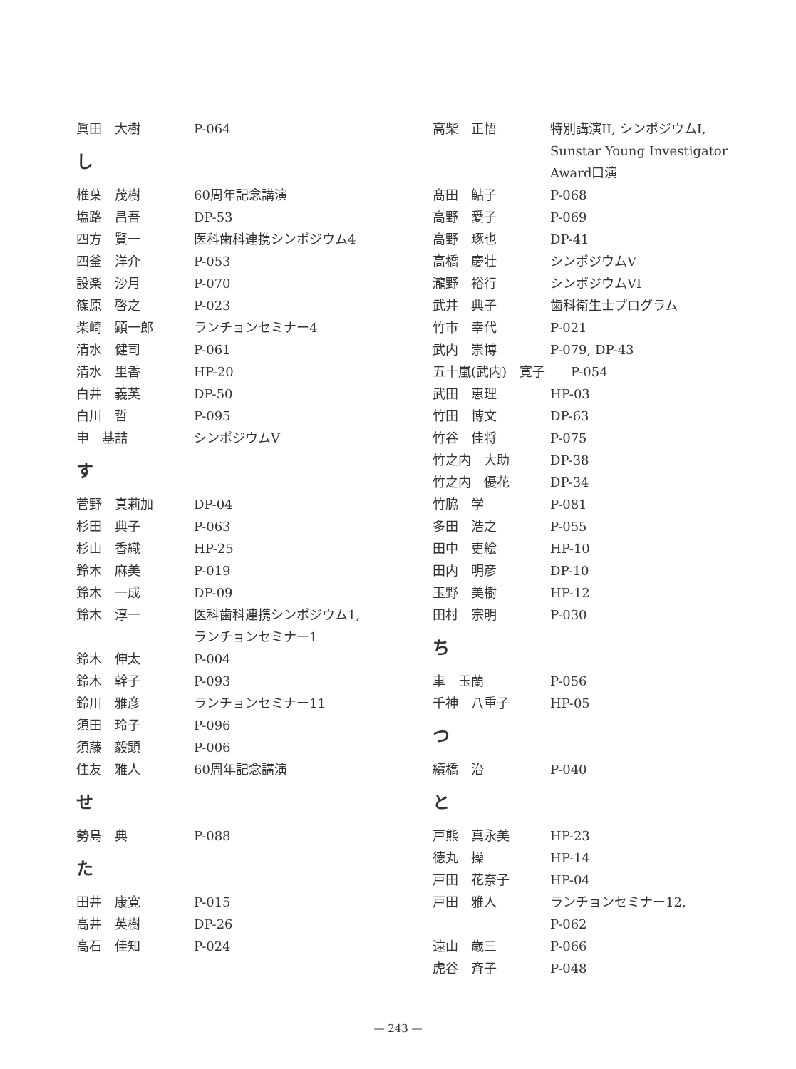眞田　大樹 P-064
し
椎葉　茂樹 60周年記念講演
塩路　昌吾 DP-53
四方　賢一 医科歯科連携シンポジウム4
四釜　洋介 P-053
設楽　沙月 P-070
篠原　啓之 P-023
柴崎　顕一郎 ランチョンセミナー4
清水　健司 P-061
清水　里香 HP-20
白井　義英 DP-50
白川　哲 P-095
申　基喆 シンポジウムV
す
菅野　真莉加 DP-04
杉田　典子 P-063
杉山　香織 HP-25
鈴木　麻美 P-019
鈴木　一成 DP-09
鈴木　淳一 医科歯科連携シンポジウム1,
ランチョンセミナー1
鈴木　伸太 P-004
鈴木　幹子 P-093
鈴川　雅彦 ランチョンセミナー11
須田　玲子 P-096
須藤　毅顕 P-006
住友　雅人 60周年記念講演
せ
勢島　典 P-088
た
田井　康寛 P-015
高井　英樹 DP-26
高石　佳知 P-024
高柴　正悟 特別講演II, シンポジウムI,
Sunstar Young Investigator
Award口演
髙田　鮎子 P-068
高野　愛子 P-069
高野　琢也 DP-41
高橋　慶壮 シンポジウムV
瀧野　裕行 シンポジウムVI
武井　典子 歯科衛生士プログラム
竹市　幸代 P-021
武内　崇博 P-079, DP-43
五十嵐(武内)　寛子　　P-054
武田　恵理 HP-03
竹田　博文 DP-63
竹谷　佳将 P-075
竹之内　大助 DP-38
竹之内　優花 DP-34
竹脇　学 P-081
多田　浩之 P-055
田中　吏絵 HP-10
田内　明彦 DP-10
玉野　美樹 HP-12
田村　宗明 P-030
ち
車　玉蘭 P-056
千神　八重子 HP-05
つ
續橋　治 P-040
と
戸熊　真永美 HP-23
徳丸　操 HP-14
戸田　花奈子 HP-04
戸田　雅人 ランチョンセミナー12,
P-062
遠山　歳三 P-066
虎谷　斉子 P-048
— 243 —